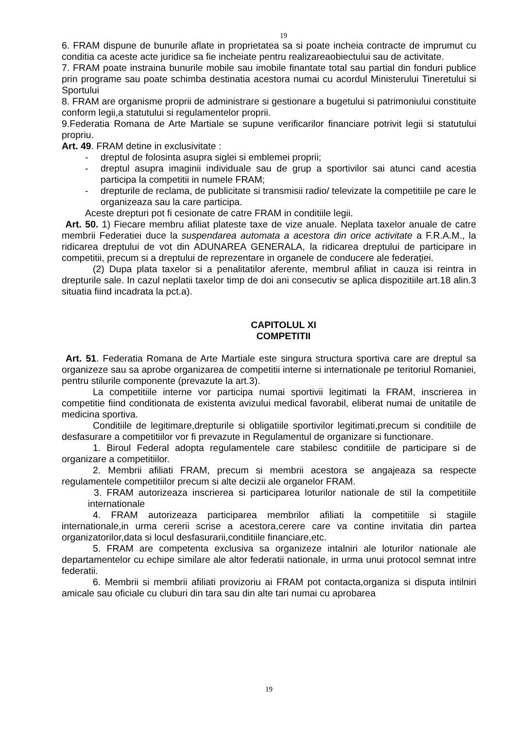19
6. FRAM dispune de bunurile aflate in proprietatea sa si poate incheia contracte de imprumut cu conditia ca aceste acte juridice sa fie incheiate pentru realizareaobiectului sau de activitate.
7. FRAM poate instraina bunurile mobile sau imobile finantate total sau partial din fonduri publice prin programe sau poate schimba destinatia acestora numai cu acordul Ministerului Tineretului si Sportului
8. FRAM are organisme proprii de administrare si gestionare a bugetului si patrimoniului constituite conform legii,a statutului si regulamentelor proprii.
9.Federatia Romana de Arte Martiale se supune verificarilor financiare potrivit legii si statutului propriu.
Art. 49. FRAM detine in exclusivitate :
- dreptul de folosinta asupra siglei si emblemei proprii;
- dreptul asupra imaginii individuale sau de grup a sportivilor sai atunci cand acestia participa la competitii in numele FRAM;
- drepturile de reclama, de publicitate si transmisii radio/ televizate la competitiile pe care le organizeaza sau la care participa.
Aceste drepturi pot fi cesionate de catre FRAM in conditiile legii.
Art. 50. 1) Fiecare membru afiliat plateste taxe de vize anuale. Neplata taxelor anuale de catre membrii Federatiei duce la suspendarea automata a acestora din orice activitate a F.R.A.M., la ridicarea dreptului de vot din ADUNAREA GENERALA, la ridicarea dreptului de participare in competitii, precum si a dreptului de reprezentare in organele de conducere ale federației.
(2) Dupa plata taxelor si a penalitatilor aferente, membrul afiliat in cauza isi reintra in drepturile sale. In cazul neplatii taxelor timp de doi ani consecutiv se aplica dispozitiile art.18 alin.3 situatia fiind incadrata la pct.a).
CAPITOLUL XI
COMPETITII
Art. 51. Federatia Romana de Arte Martiale este singura structura sportiva care are dreptul sa organizeze sau sa aprobe organizarea de competitii interne si internationale pe teritoriul Romaniei, pentru stilurile componente (prevazute la art.3).
La competitiile interne vor participa numai sportivii legitimati la FRAM, inscrierea in competitie fiind conditionata de existenta avizului medical favorabil, eliberat numai de unitatile de medicina sportiva.
Conditiile de legitimare,drepturile si obligatiile sportivilor legitimati,precum si conditiile de desfasurare a competitiilor vor fi prevazute in Regulamentul de organizare si functionare.
1. Biroul Federal adopta regulamentele care stabilesc conditiile de participare si de organizare a competitiilor.
2. Membrii afiliati FRAM, precum si membrii acestora se angajeaza sa respecte regulamentele competitiilor precum si alte decizii ale organelor FRAM.
3. FRAM autorizeaza inscrierea si participarea loturilor nationale de stil la competitiile internationale
4. FRAM autorizeaza participarea membrilor afiliati la competitiile si stagiile internationale,in urma cererii scrise a acestora,cerere care va contine invitatia din partea organizatorilor,data si locul desfasurarii,conditiile financiare,etc.
5. FRAM are competenta exclusiva sa organizeze intalniri ale loturilor nationale ale departamentelor cu echipe similare ale altor federatii nationale, in urma unui protocol semnat intre federatii.
6. Membrii si membrii afiliati provizoriu ai FRAM pot contacta,organiza si disputa intilniri amicale sau oficiale cu cluburi din tara sau din alte tari numai cu aprobarea
19